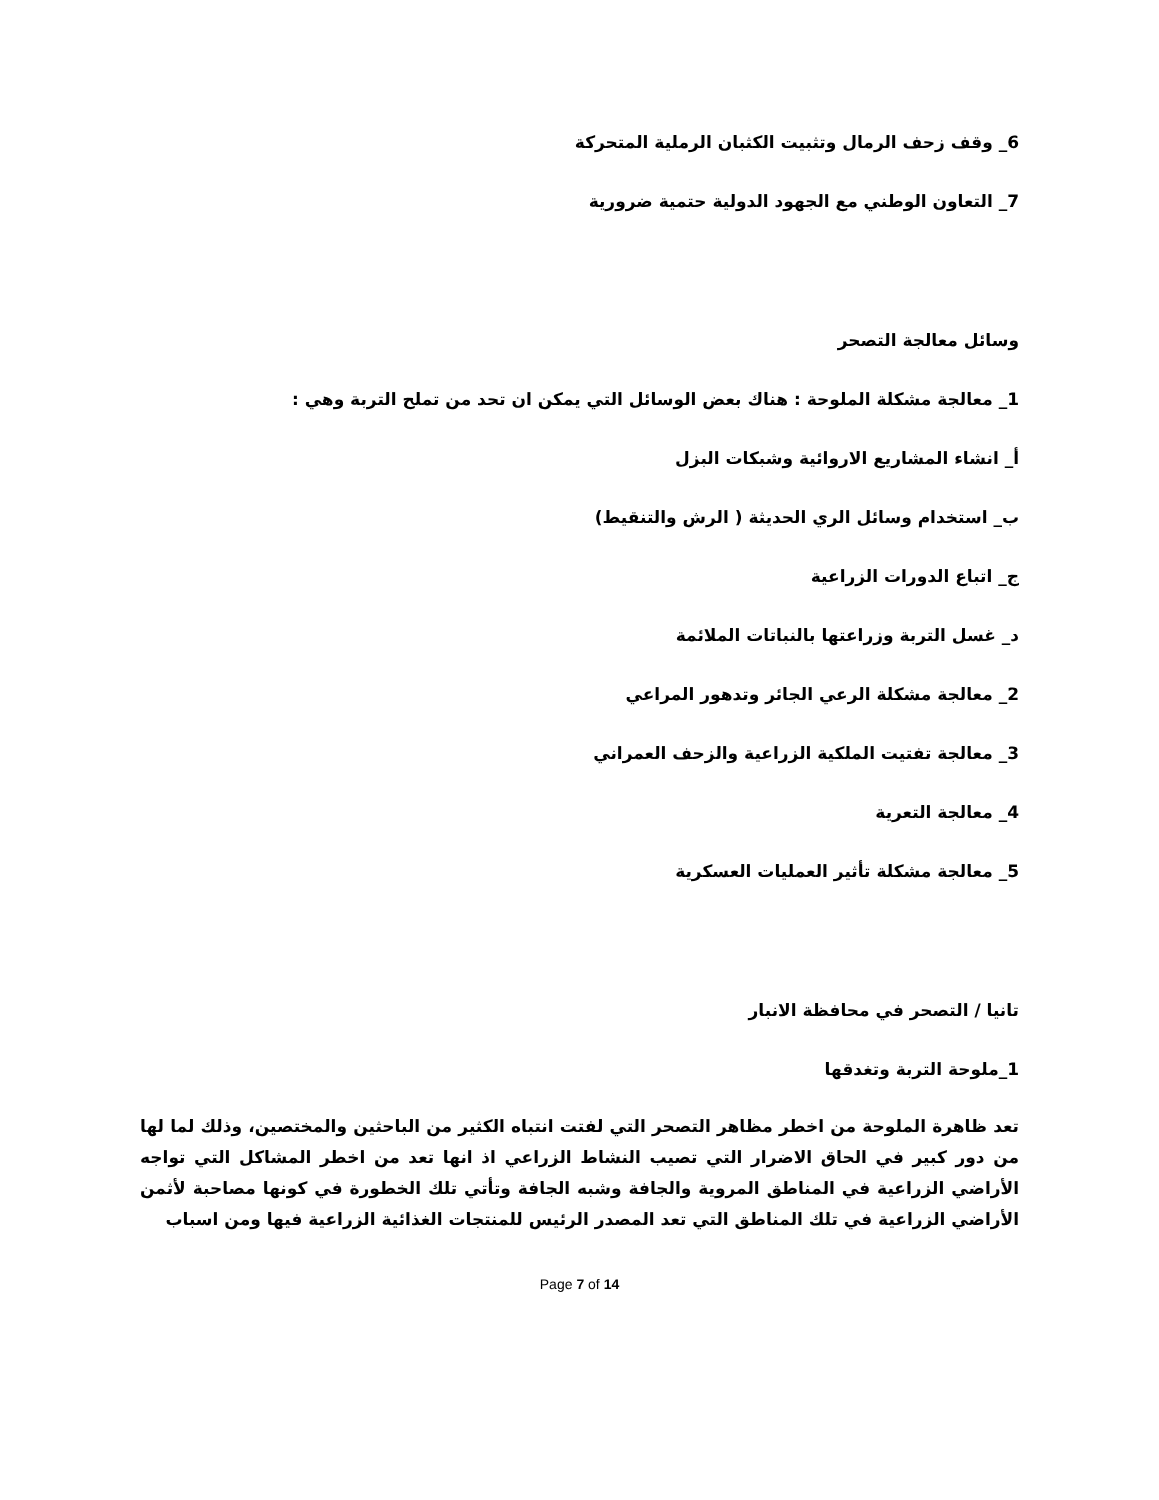6_ وقف زحف الرمال وتثبيت الكثبان الرملية المتحركة
7_ التعاون الوطني مع الجهود الدولية حتمية ضرورية
وسائل معالجة التصحر
1_ معالجة مشكلة الملوحة : هناك بعض الوسائل التي يمكن ان تحد من تملح التربة وهي :
أ_ انشاء المشاريع الاروائية وشبكات البزل
ب_ استخدام وسائل الري الحديثة ( الرش والتنقيط)
ج_ اتباع الدورات الزراعية
د_ غسل التربة وزراعتها بالنباتات الملائمة
2_ معالجة مشكلة الرعي الجائر وتدهور المراعي
3_ معالجة تفتيت الملكية الزراعية والزحف العمراني
4_ معالجة التعرية
5_ معالجة مشكلة تأثير العمليات العسكرية
تانيا / التصحر في محافظة الانبار
1_ملوحة التربة وتغدقها
تعد ظاهرة الملوحة من اخطر مظاهر التصحر التي لفتت انتباه الكثير من الباحثين والمختصين، وذلك لما لها من دور كبير في الحاق الاضرار التي تصيب النشاط الزراعي اذ انها تعد من اخطر المشاكل التي تواجه الأراضي الزراعية في المناطق المروية والجافة وشبه الجافة وتأتي تلك الخطورة في كونها مصاحبة لأثمن الأراضي الزراعية في تلك المناطق التي تعد المصدر الرئيس للمنتجات الغذائية الزراعية فيها ومن اسباب
Page 7 of 14